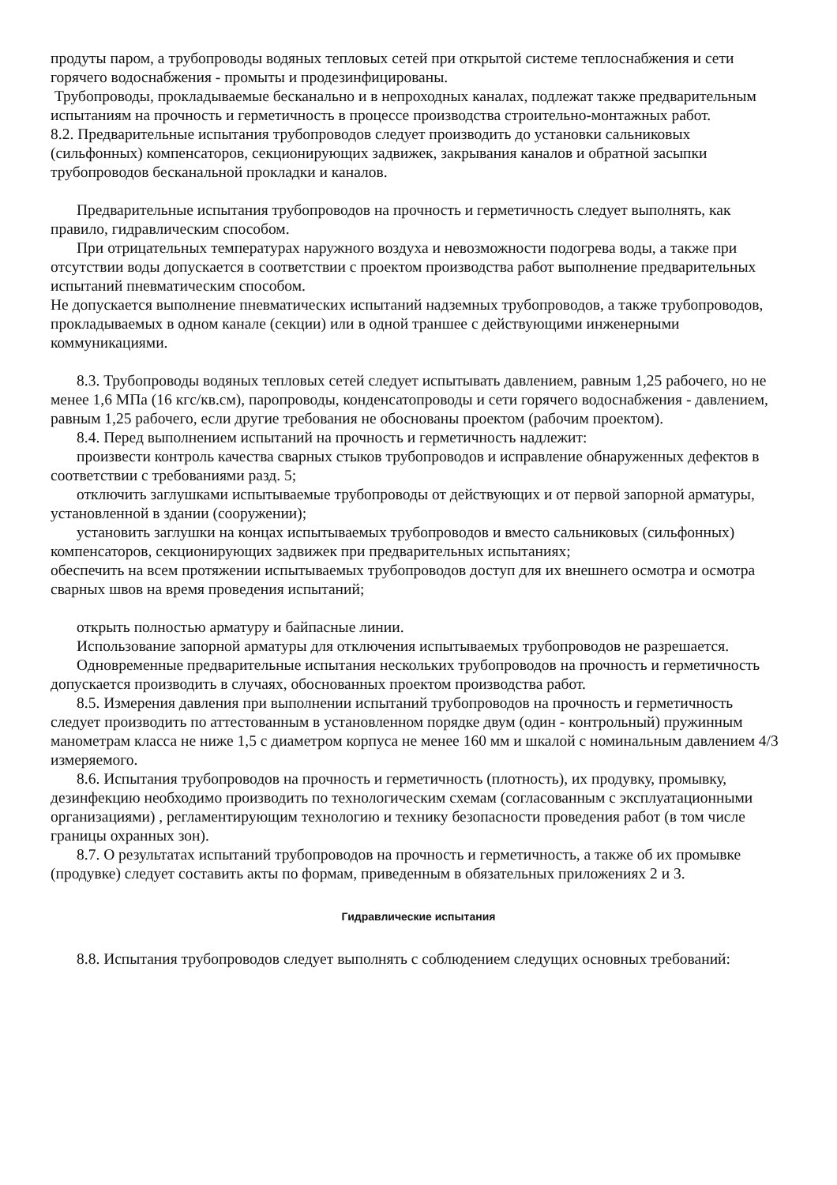продуты паром, а трубопроводы водяных тепловых сетей при открытой системе теплоснабжения и сети горячего водоснабжения - промыты и продезинфицированы.
Трубопроводы, прокладываемые бесканально и в непроходных каналах, подлежат также предварительным испытаниям на прочность и герметичность в процессе производства строительно-монтажных работ.
8.2. Предварительные испытания трубопроводов следует производить до установки сальниковых (сильфонных) компенсаторов, секционирующих задвижек, закрывания каналов и обратной засыпки трубопроводов бесканальной прокладки и каналов.
Предварительные испытания трубопроводов на прочность и герметичность следует выполнять, как правило, гидравлическим способом.
При отрицательных температурах наружного воздуха и невозможности подогрева воды, а также при отсутствии воды допускается в соответствии с проектом производства работ выполнение предварительных испытаний пневматическим способом.
Не допускается выполнение пневматических испытаний надземных трубопроводов, а также трубопроводов, прокладываемых в одном канале (секции) или в одной траншее с действующими инженерными коммуникациями.
8.3. Трубопроводы водяных тепловых сетей следует испытывать давлением, равным 1,25 рабочего, но не менее 1,6 МПа (16 кгс/кв.см), паропроводы, конденсатопроводы и сети горячего водоснабжения - давлением, равным 1,25 рабочего, если другие требования не обоснованы проектом (рабочим проектом).
8.4. Перед выполнением испытаний на прочность и герметичность надлежит:
произвести контроль качества сварных стыков трубопроводов и исправление обнаруженных дефектов в соответствии с требованиями разд. 5;
отключить заглушками испытываемые трубопроводы от действующих и от первой запорной арматуры, установленной в здании (сооружении);
установить заглушки на концах испытываемых трубопроводов и вместо сальниковых (сильфонных) компенсаторов, секционирующих задвижек при предварительных испытаниях;
обеспечить на всем протяжении испытываемых трубопроводов доступ для их внешнего осмотра и осмотра сварных швов на время проведения испытаний;
открыть полностью арматуру и байпасные линии.
Использование запорной арматуры для отключения испытываемых трубопроводов не разрешается.
Одновременные предварительные испытания нескольких трубопроводов на прочность и герметичность допускается производить в случаях, обоснованных проектом производства работ.
8.5. Измерения давления при выполнении испытаний трубопроводов на прочность и герметичность следует производить по аттестованным в установленном порядке двум (один - контрольный) пружинным манометрам класса не ниже 1,5 с диаметром корпуса не менее 160 мм и шкалой с номинальным давлением 4/3 измеряемого.
8.6. Испытания трубопроводов на прочность и герметичность (плотность), их продувку, промывку, дезинфекцию необходимо производить по технологическим схемам (согласованным с эксплуатационными организациями) , регламентирующим технологию и технику безопасности проведения работ (в том числе границы охранных зон).
8.7. О результатах испытаний трубопроводов на прочность и герметичность, а также об их промывке (продувке) следует составить акты по формам, приведенным в обязательных приложениях 2 и 3.
Гидравлические испытания
8.8. Испытания трубопроводов следует выполнять с соблюдением следущих основных требований: